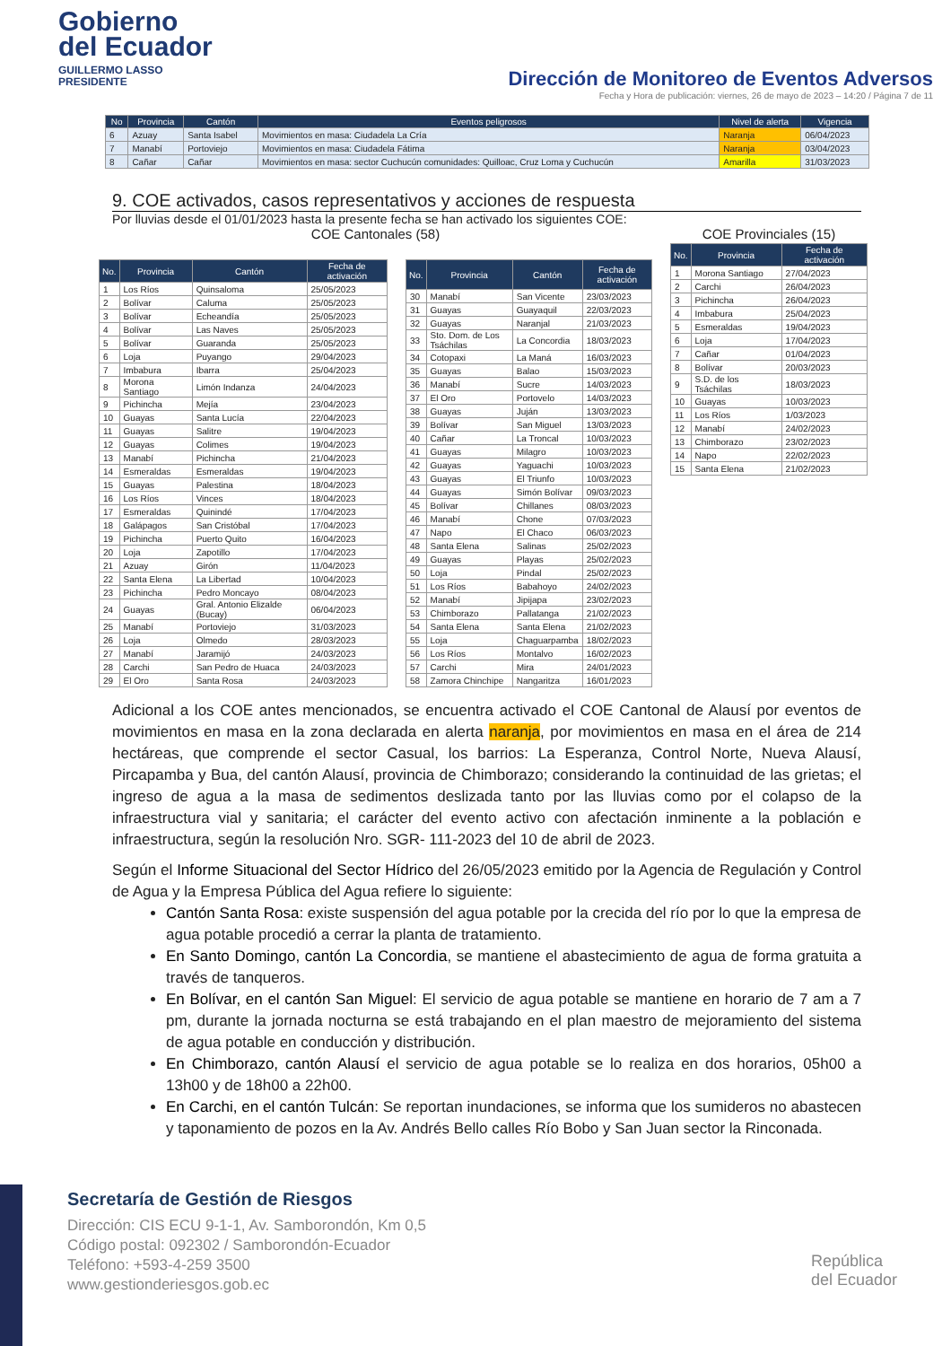Gobierno
del Ecuador
GUILLERMO LASSO
PRESIDENTE
Dirección de Monitoreo de Eventos Adversos
Fecha y Hora de publicación: viernes, 26 de mayo de 2023 – 14:20 / Página 7 de 11
| No | Provincia | Cantón | Eventos peligrosos | Nivel de alerta | Vigencia |
| --- | --- | --- | --- | --- | --- |
| 6 | Azuay | Santa Isabel | Movimientos en masa: Ciudadela La Cría | Naranja | 06/04/2023 |
| 7 | Manabí | Portoviejo | Movimientos en masa: Ciudadela Fátima | Naranja | 03/04/2023 |
| 8 | Cañar | Cañar | Movimientos en masa: sector Cuchucún comunidades: Quilloac, Cruz Loma y Cuchucún | Amarilla | 31/03/2023 |
9. COE activados, casos representativos y acciones de respuesta
Por lluvias desde el 01/01/2023 hasta la presente fecha se han activado los siguientes COE:
COE Cantonales (58)
| No. | Provincia | Cantón | Fecha de activación |
| --- | --- | --- | --- |
| 1 | Los Ríos | Quinsaloma | 25/05/2023 |
| 2 | Bolívar | Caluma | 25/05/2023 |
| 3 | Bolívar | Echeandía | 25/05/2023 |
| 4 | Bolívar | Las Naves | 25/05/2023 |
| 5 | Bolívar | Guaranda | 25/05/2023 |
| 6 | Loja | Puyango | 29/04/2023 |
| 7 | Imbabura | Ibarra | 25/04/2023 |
| 8 | Morona Santiago | Limón Indanza | 24/04/2023 |
| 9 | Pichincha | Mejía | 23/04/2023 |
| 10 | Guayas | Santa Lucía | 22/04/2023 |
| 11 | Guayas | Salitre | 19/04/2023 |
| 12 | Guayas | Colimes | 19/04/2023 |
| 13 | Manabí | Pichincha | 21/04/2023 |
| 14 | Esmeraldas | Esmeraldas | 19/04/2023 |
| 15 | Guayas | Palestina | 18/04/2023 |
| 16 | Los Ríos | Vinces | 18/04/2023 |
| 17 | Esmeraldas | Quinindé | 17/04/2023 |
| 18 | Galápagos | San Cristóbal | 17/04/2023 |
| 19 | Pichincha | Puerto Quito | 16/04/2023 |
| 20 | Loja | Zapotillo | 17/04/2023 |
| 21 | Azuay | Girón | 11/04/2023 |
| 22 | Santa Elena | La Libertad | 10/04/2023 |
| 23 | Pichincha | Pedro Moncayo | 08/04/2023 |
| 24 | Guayas | Gral. Antonio Elizalde (Bucay) | 06/04/2023 |
| 25 | Manabí | Portoviejo | 31/03/2023 |
| 26 | Loja | Olmedo | 28/03/2023 |
| 27 | Manabí | Jaramijó | 24/03/2023 |
| 28 | Carchi | San Pedro de Huaca | 24/03/2023 |
| 29 | El Oro | Santa Rosa | 24/03/2023 |
| No. | Provincia | Cantón | Fecha de activación |
| --- | --- | --- | --- |
| 30 | Manabí | San Vicente | 23/03/2023 |
| 31 | Guayas | Guayaquil | 22/03/2023 |
| 32 | Guayas | Naranjal | 21/03/2023 |
| 33 | Sto. Dom. de Los Tsáchilas | La Concordia | 18/03/2023 |
| 34 | Cotopaxi | La Maná | 16/03/2023 |
| 35 | Guayas | Balao | 15/03/2023 |
| 36 | Manabí | Sucre | 14/03/2023 |
| 37 | El Oro | Portovelo | 14/03/2023 |
| 38 | Guayas | Juján | 13/03/2023 |
| 39 | Bolívar | San Miguel | 13/03/2023 |
| 40 | Cañar | La Troncal | 10/03/2023 |
| 41 | Guayas | Milagro | 10/03/2023 |
| 42 | Guayas | Yaguachi | 10/03/2023 |
| 43 | Guayas | El Triunfo | 10/03/2023 |
| 44 | Guayas | Simón Bolívar | 09/03/2023 |
| 45 | Bolívar | Chillanes | 08/03/2023 |
| 46 | Manabí | Chone | 07/03/2023 |
| 47 | Napo | El Chaco | 06/03/2023 |
| 48 | Santa Elena | Salinas | 25/02/2023 |
| 49 | Guayas | Playas | 25/02/2023 |
| 50 | Loja | Pindal | 25/02/2023 |
| 51 | Los Ríos | Babahoyo | 24/02/2023 |
| 52 | Manabí | Jipijapa | 23/02/2023 |
| 53 | Chimborazo | Pallatanga | 21/02/2023 |
| 54 | Santa Elena | Santa Elena | 21/02/2023 |
| 55 | Loja | Chaguarpamba | 18/02/2023 |
| 56 | Los Ríos | Montalvo | 16/02/2023 |
| 57 | Carchi | Mira | 24/01/2023 |
| 58 | Zamora Chinchipe | Nangaritza | 16/01/2023 |
COE Provinciales (15)
| No. | Provincia | Fecha de activación |
| --- | --- | --- |
| 1 | Morona Santiago | 27/04/2023 |
| 2 | Carchi | 26/04/2023 |
| 3 | Pichincha | 26/04/2023 |
| 4 | Imbabura | 25/04/2023 |
| 5 | Esmeraldas | 19/04/2023 |
| 6 | Loja | 17/04/2023 |
| 7 | Cañar | 01/04/2023 |
| 8 | Bolívar | 20/03/2023 |
| 9 | S.D. de los Tsáchilas | 18/03/2023 |
| 10 | Guayas | 10/03/2023 |
| 11 | Los Ríos | 1/03/2023 |
| 12 | Manabí | 24/02/2023 |
| 13 | Chimborazo | 23/02/2023 |
| 14 | Napo | 22/02/2023 |
| 15 | Santa Elena | 21/02/2023 |
Adicional a los COE antes mencionados, se encuentra activado el COE Cantonal de Alausí por eventos de movimientos en masa en la zona declarada en alerta naranja, por movimientos en masa en el área de 214 hectáreas, que comprende el sector Casual, los barrios: La Esperanza, Control Norte, Nueva Alausí, Pircapamba y Bua, del cantón Alausí, provincia de Chimborazo; considerando la continuidad de las grietas; el ingreso de agua a la masa de sedimentos deslizada tanto por las lluvias como por el colapso de la infraestructura vial y sanitaria; el carácter del evento activo con afectación inminente a la población e infraestructura, según la resolución Nro. SGR- 111-2023 del 10 de abril de 2023.
Según el Informe Situacional del Sector Hídrico del 26/05/2023 emitido por la Agencia de Regulación y Control de Agua y la Empresa Pública del Agua refiere lo siguiente:
Cantón Santa Rosa: existe suspensión del agua potable por la crecida del río por lo que la empresa de agua potable procedió a cerrar la planta de tratamiento.
En Santo Domingo, cantón La Concordia, se mantiene el abastecimiento de agua de forma gratuita a través de tanqueros.
En Bolívar, en el cantón San Miguel: El servicio de agua potable se mantiene en horario de 7 am a 7 pm, durante la jornada nocturna se está trabajando en el plan maestro de mejoramiento del sistema de agua potable en conducción y distribución.
En Chimborazo, cantón Alausí el servicio de agua potable se lo realiza en dos horarios, 05h00 a 13h00 y de 18h00 a 22h00.
En Carchi, en el cantón Tulcán: Se reportan inundaciones, se informa que los sumideros no abastecen y taponamiento de pozos en la Av. Andrés Bello calles Río Bobo y San Juan sector la Rinconada.
Secretaría de Gestión de Riesgos
Dirección: CIS ECU 9-1-1, Av. Samborondón, Km 0,5
Código postal: 092302 / Samborondón-Ecuador
Teléfono: +593-4-259 3500
www.gestionderiesgos.gob.ec
República
del Ecuador